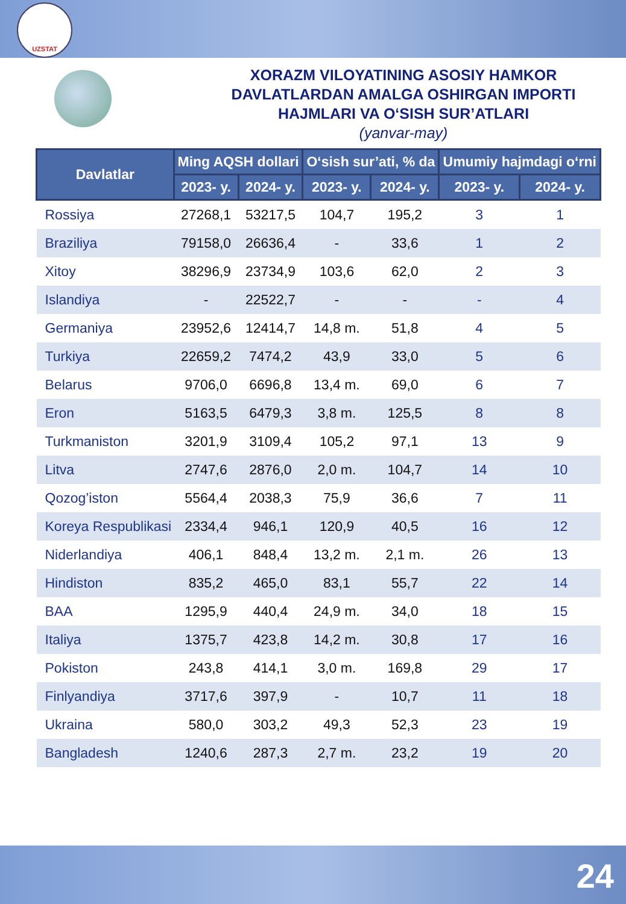UZSTAT
XORAZM VILOYATINING ASOSIY HAMKOR
DAVLATLARDAN AMALGA OSHIRGAN IMPORTI
HAJMLARI VA O‘SISH SUR’ATLARI
(yanvar-may)
| Davlatlar | Ming AQSH dollari | | O‘sish sur’ati, % da | | Umumiy hajmdagi o‘rni | |
| --- | --- | --- | --- | --- | --- | --- |
| | 2023- y. | 2024- y. | 2023- y. | 2024- y. | 2023- y. | 2024- y. |
| Rossiya | 27268,1 | 53217,5 | 104,7 | 195,2 | 3 | 1 |
| Braziliya | 79158,0 | 26636,4 | - | 33,6 | 1 | 2 |
| Xitoy | 38296,9 | 23734,9 | 103,6 | 62,0 | 2 | 3 |
| Islandiya | - | 22522,7 | - | - | - | 4 |
| Germaniya | 23952,6 | 12414,7 | 14,8 m. | 51,8 | 4 | 5 |
| Turkiya | 22659,2 | 7474,2 | 43,9 | 33,0 | 5 | 6 |
| Belarus | 9706,0 | 6696,8 | 13,4 m. | 69,0 | 6 | 7 |
| Eron | 5163,5 | 6479,3 | 3,8 m. | 125,5 | 8 | 8 |
| Turkmaniston | 3201,9 | 3109,4 | 105,2 | 97,1 | 13 | 9 |
| Litva | 2747,6 | 2876,0 | 2,0 m. | 104,7 | 14 | 10 |
| Qozog’iston | 5564,4 | 2038,3 | 75,9 | 36,6 | 7 | 11 |
| Koreya Respublikasi | 2334,4 | 946,1 | 120,9 | 40,5 | 16 | 12 |
| Niderlandiya | 406,1 | 848,4 | 13,2 m. | 2,1 m. | 26 | 13 |
| Hindiston | 835,2 | 465,0 | 83,1 | 55,7 | 22 | 14 |
| BAA | 1295,9 | 440,4 | 24,9 m. | 34,0 | 18 | 15 |
| Italiya | 1375,7 | 423,8 | 14,2 m. | 30,8 | 17 | 16 |
| Pokiston | 243,8 | 414,1 | 3,0 m. | 169,8 | 29 | 17 |
| Finlyandiya | 3717,6 | 397,9 | - | 10,7 | 11 | 18 |
| Ukraina | 580,0 | 303,2 | 49,3 | 52,3 | 23 | 19 |
| Bangladesh | 1240,6 | 287,3 | 2,7 m. | 23,2 | 19 | 20 |
24